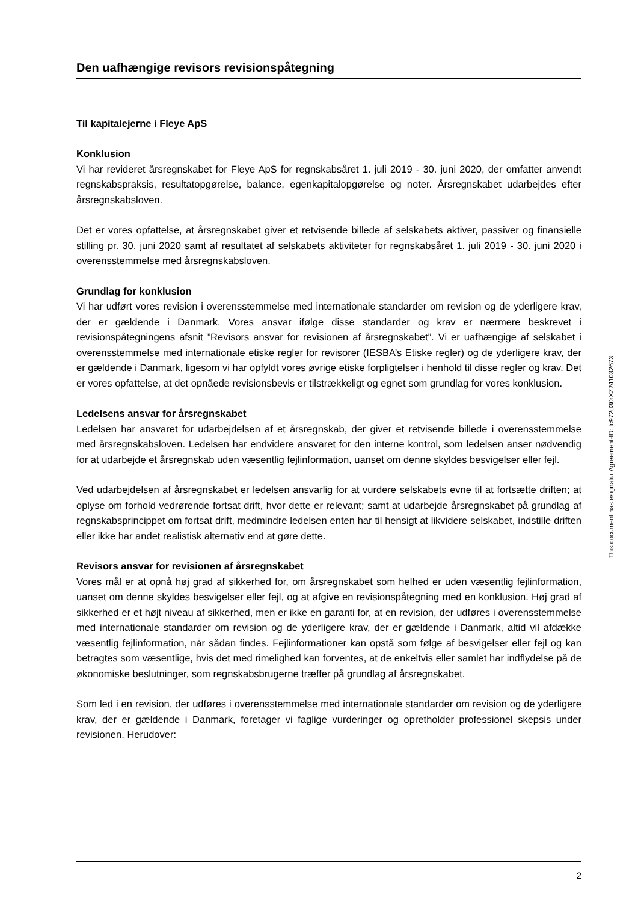Den uafhængige revisors revisionspåtegning
Til kapitalejerne i Fleye ApS
Konklusion
Vi har revideret årsregnskabet for Fleye ApS for regnskabsåret 1. juli 2019 - 30. juni 2020, der omfatter anvendt regnskabspraksis, resultatopgørelse, balance, egenkapitalopgørelse og noter. Årsregnskabet udarbejdes efter årsregnskabsloven.
Det er vores opfattelse, at årsregnskabet giver et retvisende billede af selskabets aktiver, passiver og finansielle stilling pr. 30. juni 2020 samt af resultatet af selskabets aktiviteter for regnskabsåret 1. juli 2019 - 30. juni 2020 i overensstemmelse med årsregnskabsloven.
Grundlag for konklusion
Vi har udført vores revision i overensstemmelse med internationale standarder om revision og de yderligere krav, der er gældende i Danmark. Vores ansvar ifølge disse standarder og krav er nærmere beskrevet i revisionspåtegningens afsnit ”Revisors ansvar for revisionen af årsregnskabet”. Vi er uafhængige af selskabet i overensstemmelse med internationale etiske regler for revisorer (IESBA’s Etiske regler) og de yderligere krav, der er gældende i Danmark, ligesom vi har opfyldt vores øvrige etiske forpligtelser i henhold til disse regler og krav. Det er vores opfattelse, at det opnåede revisionsbevis er tilstrækkeligt og egnet som grundlag for vores konklusion.
Ledelsens ansvar for årsregnskabet
Ledelsen har ansvaret for udarbejdelsen af et årsregnskab, der giver et retvisende billede i overensstemmelse med årsregnskabsloven. Ledelsen har endvidere ansvaret for den interne kontrol, som ledelsen anser nødvendig for at udarbejde et årsregnskab uden væsentlig fejlinformation, uanset om denne skyldes besvigelser eller fejl.
Ved udarbejdelsen af årsregnskabet er ledelsen ansvarlig for at vurdere selskabets evne til at fortsætte driften; at oplyse om forhold vedrørende fortsat drift, hvor dette er relevant; samt at udarbejde årsregnskabet på grundlag af regnskabsprincippet om fortsat drift, medmindre ledelsen enten har til hensigt at likvidere selskabet, indstille driften eller ikke har andet realistisk alternativ end at gøre dette.
Revisors ansvar for revisionen af årsregnskabet
Vores mål er at opnå høj grad af sikkerhed for, om årsregnskabet som helhed er uden væsentlig fejlinformation, uanset om denne skyldes besvigelser eller fejl, og at afgive en revisionspåtegning med en konklusion. Høj grad af sikkerhed er et højt niveau af sikkerhed, men er ikke en garanti for, at en revision, der udføres i overensstemmelse med internationale standarder om revision og de yderligere krav, der er gældende i Danmark, altid vil afdække væsentlig fejlinformation, når sådan findes. Fejlinformationer kan opstå som følge af besvigelser eller fejl og kan betragtes som væsentlige, hvis det med rimelighed kan forventes, at de enkeltvis eller samlet har indflydelse på de økonomiske beslutninger, som regnskabsbrugerne træffer på grundlag af årsregnskabet.
Som led i en revision, der udføres i overensstemmelse med internationale standarder om revision og de yderligere krav, der er gældende i Danmark, foretager vi faglige vurderinger og opretholder professionel skepsis under revisionen. Herudover:
This document has esignatur Agreement-ID: fc972d30rXZ241032673
2